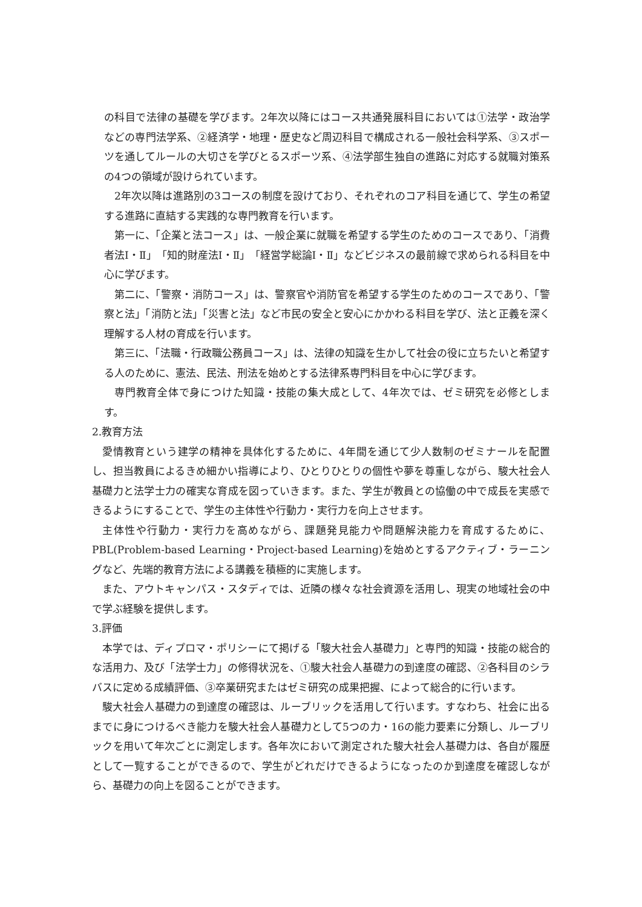の科目で法律の基礎を学びます。2年次以降にはコース共通発展科目においては①法学・政治学などの専門法学系、②経済学・地理・歴史など周辺科目で構成される一般社会科学系、③スポーツを通してルールの大切さを学びとるスポーツ系、④法学部生独自の進路に対応する就職対策系の4つの領域が設けられています。
2年次以降は進路別の3コースの制度を設けており、それぞれのコア科目を通じて、学生の希望する進路に直結する実践的な専門教育を行います。
第一に、「企業と法コース」は、一般企業に就職を希望する学生のためのコースであり、「消費者法Ⅰ・Ⅱ」「知的財産法Ⅰ・Ⅱ」「経営学総論Ⅰ・Ⅱ」などビジネスの最前線で求められる科目を中心に学びます。
第二に、「警察・消防コース」は、警察官や消防官を希望する学生のためのコースであり、「警察と法」「消防と法」「災害と法」など市民の安全と安心にかかわる科目を学び、法と正義を深く理解する人材の育成を行います。
第三に、「法職・行政職公務員コース」は、法律の知識を生かして社会の役に立ちたいと希望する人のために、憲法、民法、刑法を始めとする法律系専門科目を中心に学びます。
専門教育全体で身につけた知識・技能の集大成として、4年次では、ゼミ研究を必修とします。
2.教育方法
愛情教育という建学の精神を具体化するために、4年間を通じて少人数制のゼミナールを配置し、担当教員によるきめ細かい指導により、ひとりひとりの個性や夢を尊重しながら、駿大社会人基礎力と法学士力の確実な育成を図っていきます。また、学生が教員との協働の中で成長を実感できるようにすることで、学生の主体性や行動力・実行力を向上させます。
主体性や行動力・実行力を高めながら、課題発見能力や問題解決能力を育成するために、PBL(Problem-based Learning・Project-based Learning)を始めとするアクティブ・ラーニングなど、先端的教育方法による講義を積極的に実施します。
また、アウトキャンパス・スタディでは、近隣の様々な社会資源を活用し、現実の地域社会の中で学ぶ経験を提供します。
3.評価
本学では、ディプロマ・ポリシーにて掲げる「駿大社会人基礎力」と専門的知識・技能の総合的な活用力、及び「法学士力」の修得状況を、①駿大社会人基礎力の到達度の確認、②各科目のシラバスに定める成績評価、③卒業研究またはゼミ研究の成果把握、によって総合的に行います。
駿大社会人基礎力の到達度の確認は、ルーブリックを活用して行います。すなわち、社会に出るまでに身につけるべき能力を駿大社会人基礎力として5つの力・16の能力要素に分類し、ルーブリックを用いて年次ごとに測定します。各年次において測定された駿大社会人基礎力は、各自が履歴として一覧することができるので、学生がどれだけできるようになったのか到達度を確認しながら、基礎力の向上を図ることができます。